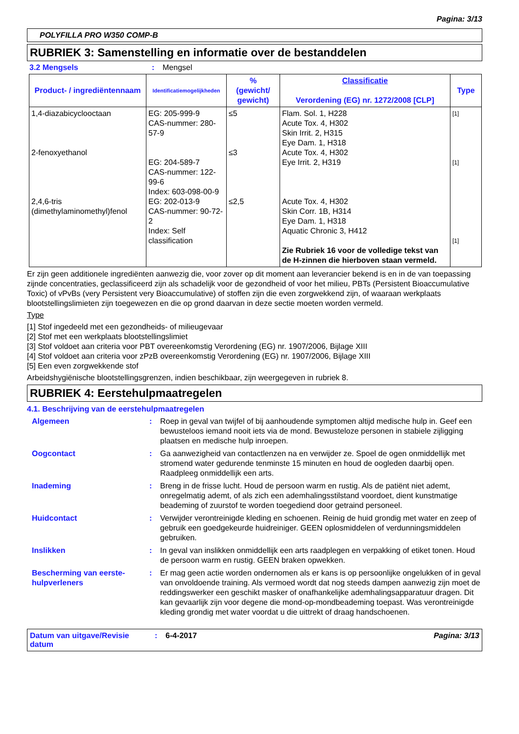Pagina: 3/13
POLYFILLA PRO W350 COMP-B
RUBRIEK 3: Samenstelling en informatie over de bestanddelen
3.2 Mengsels: Mengsel
| Product- / ingrediëntennaam | Identificatiemogelijkheden | % (gewicht/ gewicht) | Classificatie Verordening (EG) nr. 1272/2008 [CLP] | Type |
| --- | --- | --- | --- | --- |
| 1,4-diazabicyclooctaan 2-fenoxyethanol 2,4,6-tris (dimethylaminomethyl)fenol | EG: 205-999-9 CAS-nummer: 280-57-9 EG: 204-589-7 CAS-nummer: 122-99-6 Index: 603-098-00-9 EG: 202-013-9 CAS-nummer: 90-72-2 Index: Self classification | ≤5 ≤3 ≤2,5 | Flam. Sol. 1, H228 Acute Tox. 4, H302 Skin Irrit. 2, H315 Eye Dam. 1, H318 Acute Tox. 4, H302 Eye Irrit. 2, H319 Acute Tox. 4, H302 Skin Corr. 1B, H314 Eye Dam. 1, H318 Aquatic Chronic 3, H412 Zie Rubriek 16 voor de volledige tekst van de H-zinnen die hierboven staan vermeld. | [1] [1] [1] |
Er zijn geen additionele ingrediënten aanwezig die, voor zover op dit moment aan leverancier bekend is en in de van toepassing zijnde concentraties, geclassificeerd zijn als schadelijk voor de gezondheid of voor het milieu, PBTs (Persistent Bioaccumulative Toxic) of vPvBs (very Persistent very Bioaccumulative) of stoffen zijn die even zorgwekkend zijn, of waaraan werkplaats blootstellingslimieten zijn toegewezen en die op grond daarvan in deze sectie moeten worden vermeld.
Type
[1] Stof ingedeeld met een gezondheids- of milieugevaar
[2] Stof met een werkplaats blootstellingslimiet
[3] Stof voldoet aan criteria voor PBT overeenkomstig Verordening (EG) nr. 1907/2006, Bijlage XIII
[4] Stof voldoet aan criteria voor zPzB overeenkomstig Verordening (EG) nr. 1907/2006, Bijlage XIII
[5] Een even zorgwekkende stof
Arbeidshygiënische blootstellingsgrenzen, indien beschikbaar, zijn weergegeven in rubriek 8.
RUBRIEK 4: Eerstehulpmaatregelen
4.1. Beschrijving van de eerstehulpmaatregelen
Algemeen: Roep in geval van twijfel of bij aanhoudende symptomen altijd medische hulp in. Geef een bewusteloos iemand nooit iets via de mond. Bewusteloze personen in stabiele zijligging plaatsen en medische hulp inroepen.
Oogcontact: Ga aanwezigheid van contactlenzen na en verwijder ze. Spoel de ogen onmiddellijk met stromend water gedurende tenminste 15 minuten en houd de oogleden daarbij open. Raadpleeg onmiddellijk een arts.
Inademing: Breng in de frisse lucht. Houd de persoon warm en rustig. Als de patiënt niet ademt, onregelmatig ademt, of als zich een ademhalingsstilstand voordoet, dient kunstmatige beademing of zuurstof te worden toegediend door getraind personeel.
Huidcontact: Verwijder verontreinigde kleding en schoenen. Reinig de huid grondig met water en zeep of gebruik een goedgekeurde huidreiniger. GEEN oplosmiddelen of verdunningsmiddelen gebruiken.
Inslikken: In geval van inslikken onmiddellijk een arts raadplegen en verpakking of etiket tonen. Houd de persoon warm en rustig. GEEN braken opwekken.
Bescherming van eerste-hulpverleners: Er mag geen actie worden ondernomen als er kans is op persoonlijke ongelukken of in geval van onvoldoende training. Als vermoed wordt dat nog steeds dampen aanwezig zijn moet de reddingswerker een geschikt masker of onafhankelijke ademhalingsapparatuur dragen. Dit kan gevaarlijk zijn voor degene die mond-op-mondbeademing toepast. Was verontreinigde kleding grondig met water voordat u die uittrekt of draag handschoenen.
Datum van uitgave/Revisie datum: 6-4-2017 Pagina: 3/13